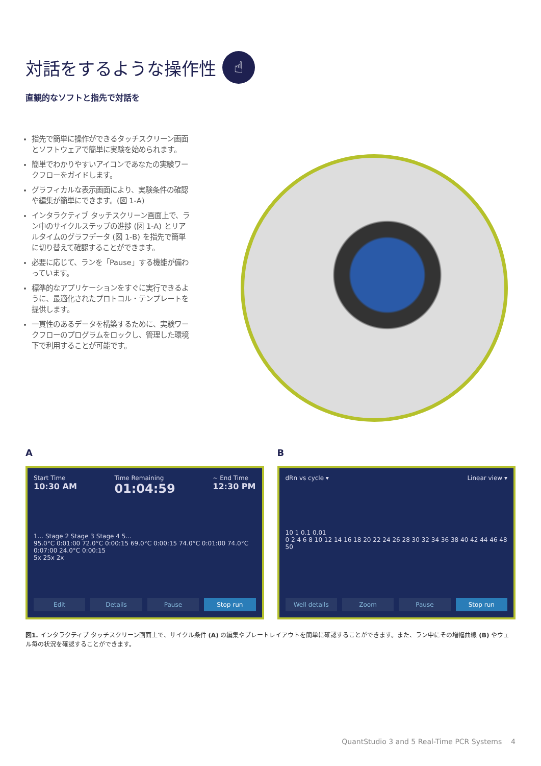対話をするような操作性 ☝
直観的なソフトと指先で対話を
指先で簡単に操作ができるタッチスクリーン画面とソフトウェアで簡単に実験を始められます。
簡単でわかりやすいアイコンであなたの実験ワークフローをガイドします。
グラフィカルな表示画面により、実験条件の確認や編集が簡単にできます。(図 1-A)
インタラクティブ タッチスクリーン画面上で、ラン中のサイクルステップの進捗 (図 1-A) とリアルタイムのグラフデータ (図 1-B) を指先で簡単に切り替えて確認することができます。
必要に応じて、ランを「Pause」する機能が備わっています。
標準的なアプリケーションをすぐに実行できるように、最適化されたプロトコル・テンプレートを提供します。
一貫性のあるデータを構築するために、実験ワークフローのプログラムをロックし、管理した環境下で利用することが可能です。
A
Start Time
10:30 AM
Time Remaining
01:04:59
~ End Time
12:30 PM
1... Stage 2 Stage 3 Stage 4 5...
95.0°C 0:01:00 72.0°C 0:00:15 69.0°C 0:00:15 74.0°C 0:01:00 74.0°C 0:07:00 24.0°C 0:00:15
5x 25x 2x
Edit Details Pause Stop run
B
dRn vs cycle ▾ Linear view ▾
10 1 0.1 0.01
0 2 4 6 8 10 12 14 16 18 20 22 24 26 28 30 32 34 36 38 40 42 44 46 48 50
Well details Zoom Pause Stop run
図1. インタラクティブ タッチスクリーン画面上で、サイクル条件 (A) の編集やプレートレイアウトを簡単に確認することができます。また、ラン中にその増幅曲線 (B) やウェル毎の状況を確認することができます。
QuantStudio 3 and 5 Real-Time PCR Systems 4